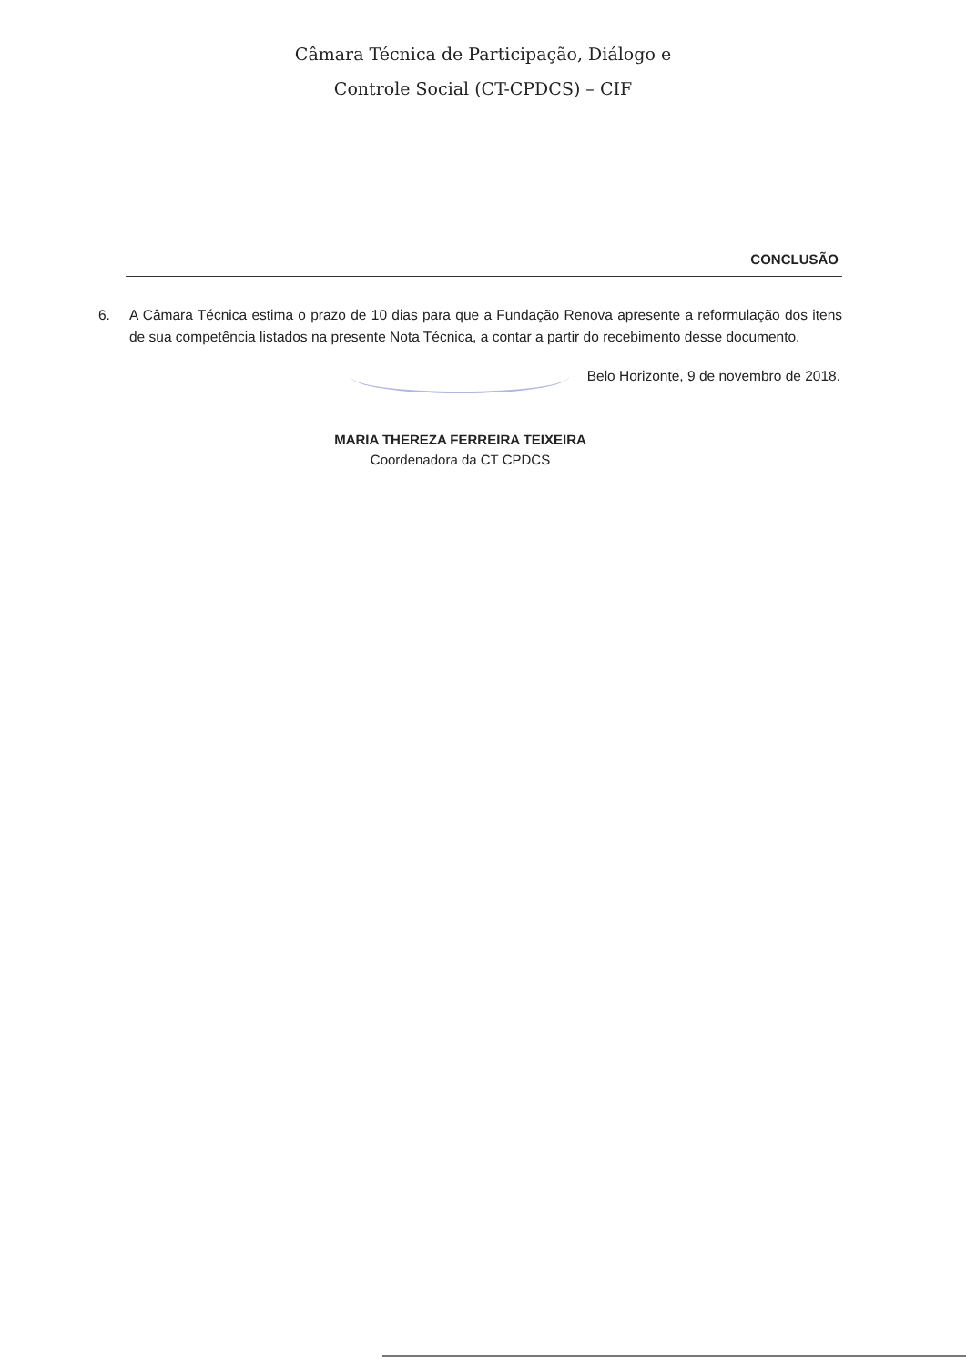Câmara Técnica de Participação, Diálogo e
Controle Social (CT-CPDCS) – CIF
CONCLUSÃO
6. A Câmara Técnica estima o prazo de 10 dias para que a Fundação Renova apresente a reformulação dos itens de sua competência listados na presente Nota Técnica, a contar a partir do recebimento desse documento.
Belo Horizonte, 9 de novembro de 2018.
MARIA THEREZA FERREIRA TEIXEIRA
Coordenadora da CT CPDCS